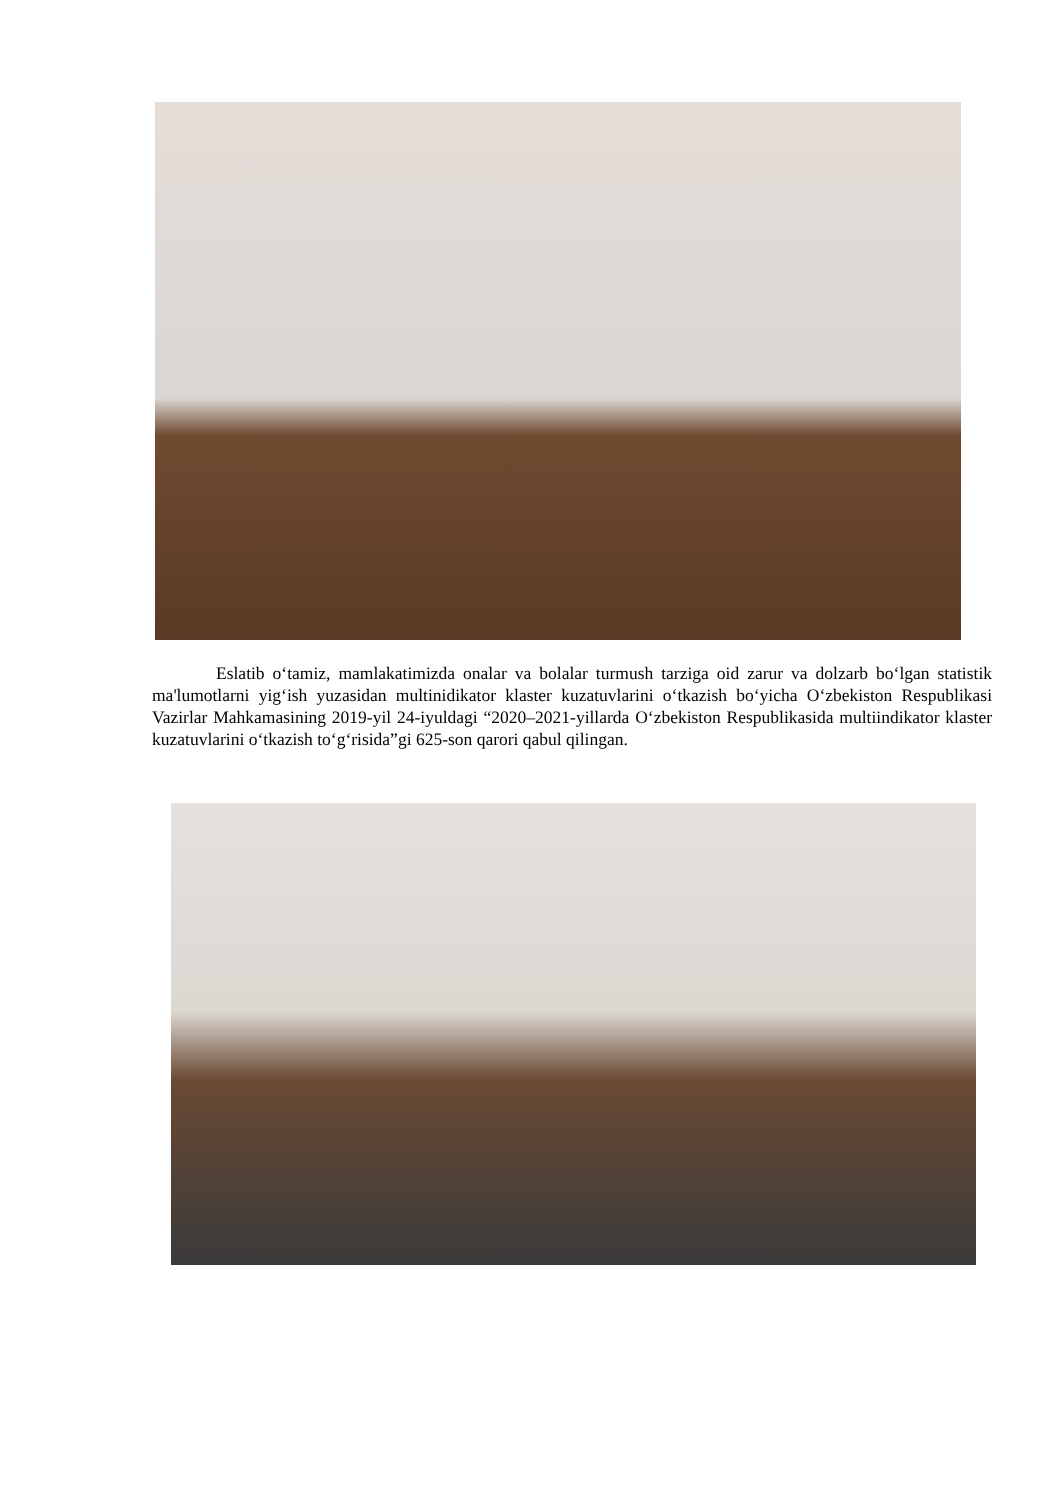Eslatib o‘tamiz, mamlakatimizda onalar va bolalar turmush tarziga oid zarur va dolzarb bo‘lgan statistik ma'lumotlarni yig‘ish yuzasidan multinidikator klaster kuzatuvlarini o‘tkazish bo‘yicha O‘zbekiston Respublikasi Vazirlar Mahkamasining 2019-yil 24-iyuldagi “2020–2021-yillarda O‘zbekiston Respublikasida multiindikator klaster kuzatuvlarini o‘tkazish to‘g‘risida”gi 625-son qarori qabul qilingan.